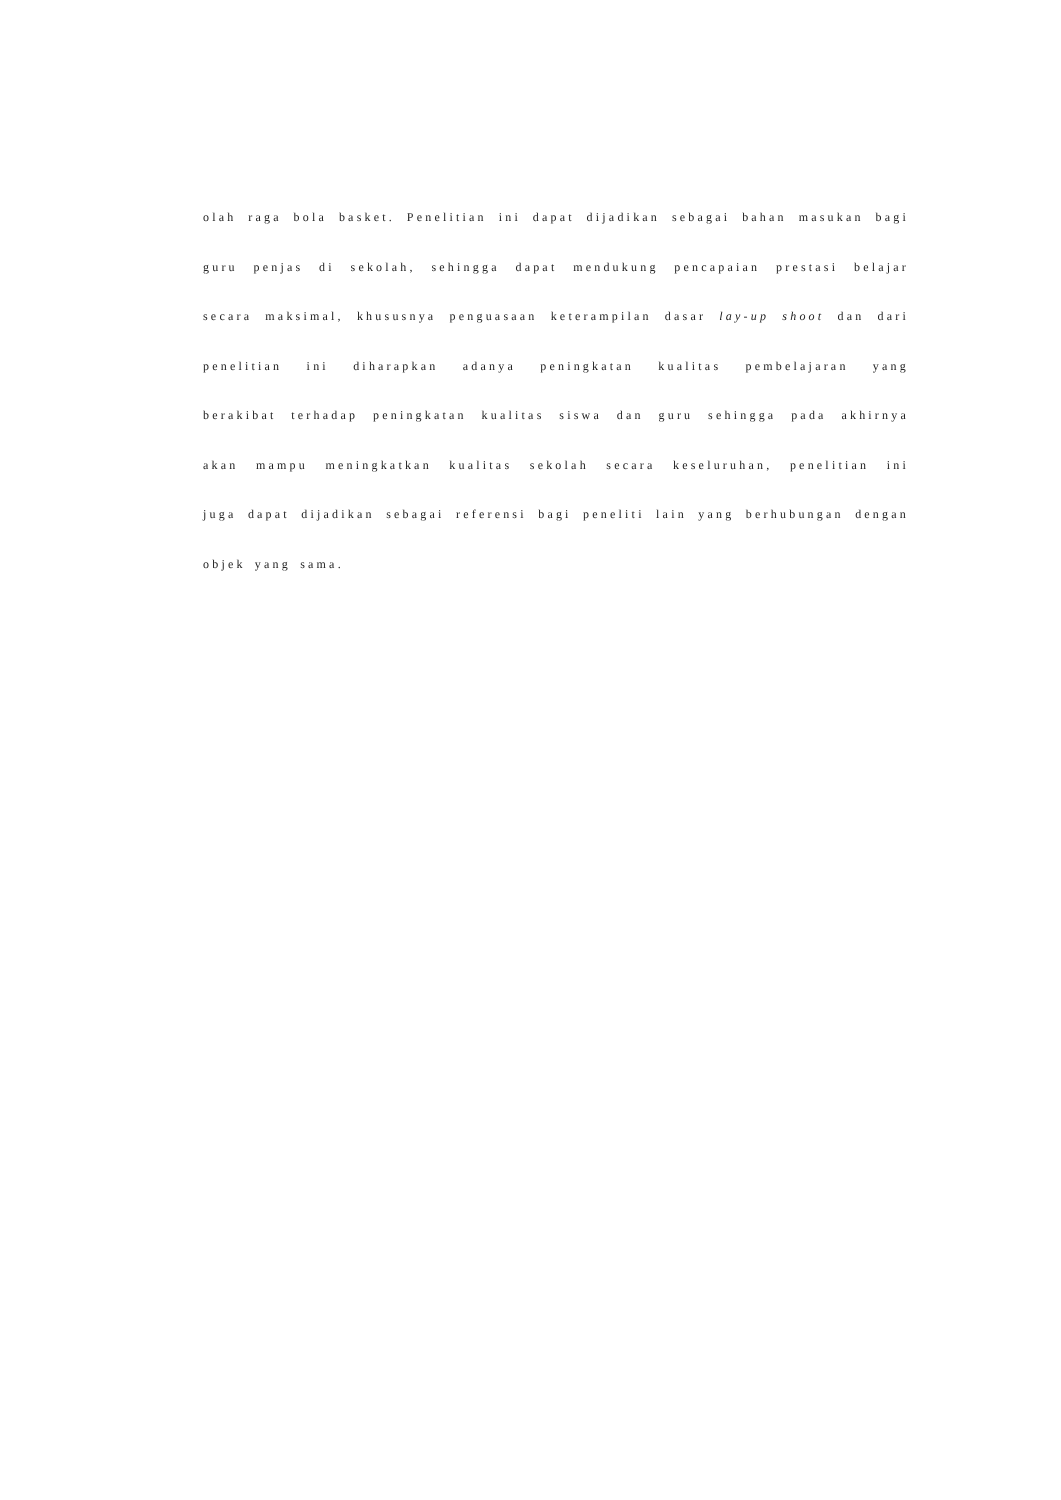olah raga bola basket. Penelitian ini dapat dijadikan sebagai bahan masukan bagi
guru penjas di sekolah, sehingga dapat mendukung pencapaian prestasi belajar
secara maksimal, khususnya penguasaan keterampilan dasar lay-up shoot dan dari
penelitian ini diharapkan adanya peningkatan kualitas pembelajaran yang
berakibat terhadap peningkatan kualitas siswa dan guru sehingga pada akhirnya
akan mampu meningkatkan kualitas sekolah secara keseluruhan, penelitian ini
juga dapat dijadikan sebagai referensi bagi peneliti lain yang berhubungan dengan
objek yang sama.